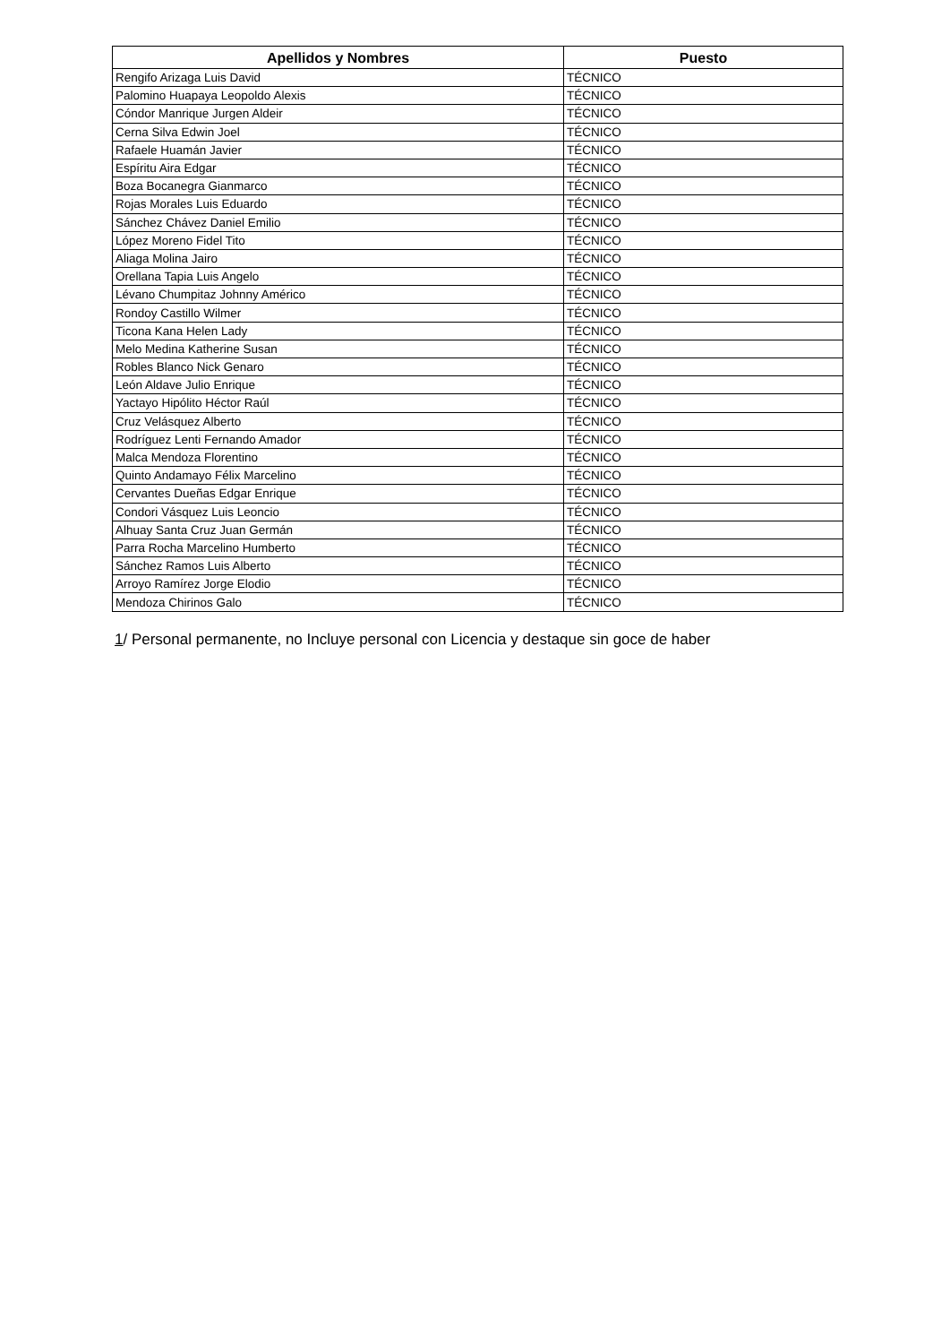| Apellidos y Nombres | Puesto |
| --- | --- |
| Rengifo Arizaga Luis David | TÉCNICO |
| Palomino Huapaya Leopoldo Alexis | TÉCNICO |
| Cóndor Manrique Jurgen Aldeir | TÉCNICO |
| Cerna Silva Edwin Joel | TÉCNICO |
| Rafaele Huamán Javier | TÉCNICO |
| Espíritu Aira Edgar | TÉCNICO |
| Boza Bocanegra Gianmarco | TÉCNICO |
| Rojas Morales Luis Eduardo | TÉCNICO |
| Sánchez Chávez Daniel Emilio | TÉCNICO |
| López Moreno Fidel Tito | TÉCNICO |
| Aliaga Molina Jairo | TÉCNICO |
| Orellana Tapia Luis Angelo | TÉCNICO |
| Lévano Chumpitaz Johnny Américo | TÉCNICO |
| Rondoy Castillo Wilmer | TÉCNICO |
| Ticona Kana Helen Lady | TÉCNICO |
| Melo Medina Katherine Susan | TÉCNICO |
| Robles Blanco Nick Genaro | TÉCNICO |
| León Aldave Julio Enrique | TÉCNICO |
| Yactayo Hipólito Héctor Raúl | TÉCNICO |
| Cruz Velásquez Alberto | TÉCNICO |
| Rodríguez Lenti Fernando Amador | TÉCNICO |
| Malca Mendoza Florentino | TÉCNICO |
| Quinto Andamayo Félix Marcelino | TÉCNICO |
| Cervantes Dueñas Edgar Enrique | TÉCNICO |
| Condori Vásquez Luis Leoncio | TÉCNICO |
| Alhuay Santa Cruz Juan Germán | TÉCNICO |
| Parra Rocha Marcelino Humberto | TÉCNICO |
| Sánchez Ramos Luis Alberto | TÉCNICO |
| Arroyo Ramírez Jorge Elodio | TÉCNICO |
| Mendoza Chirinos Galo | TÉCNICO |
1/ Personal permanente, no Incluye personal con Licencia y destaque sin goce de haber